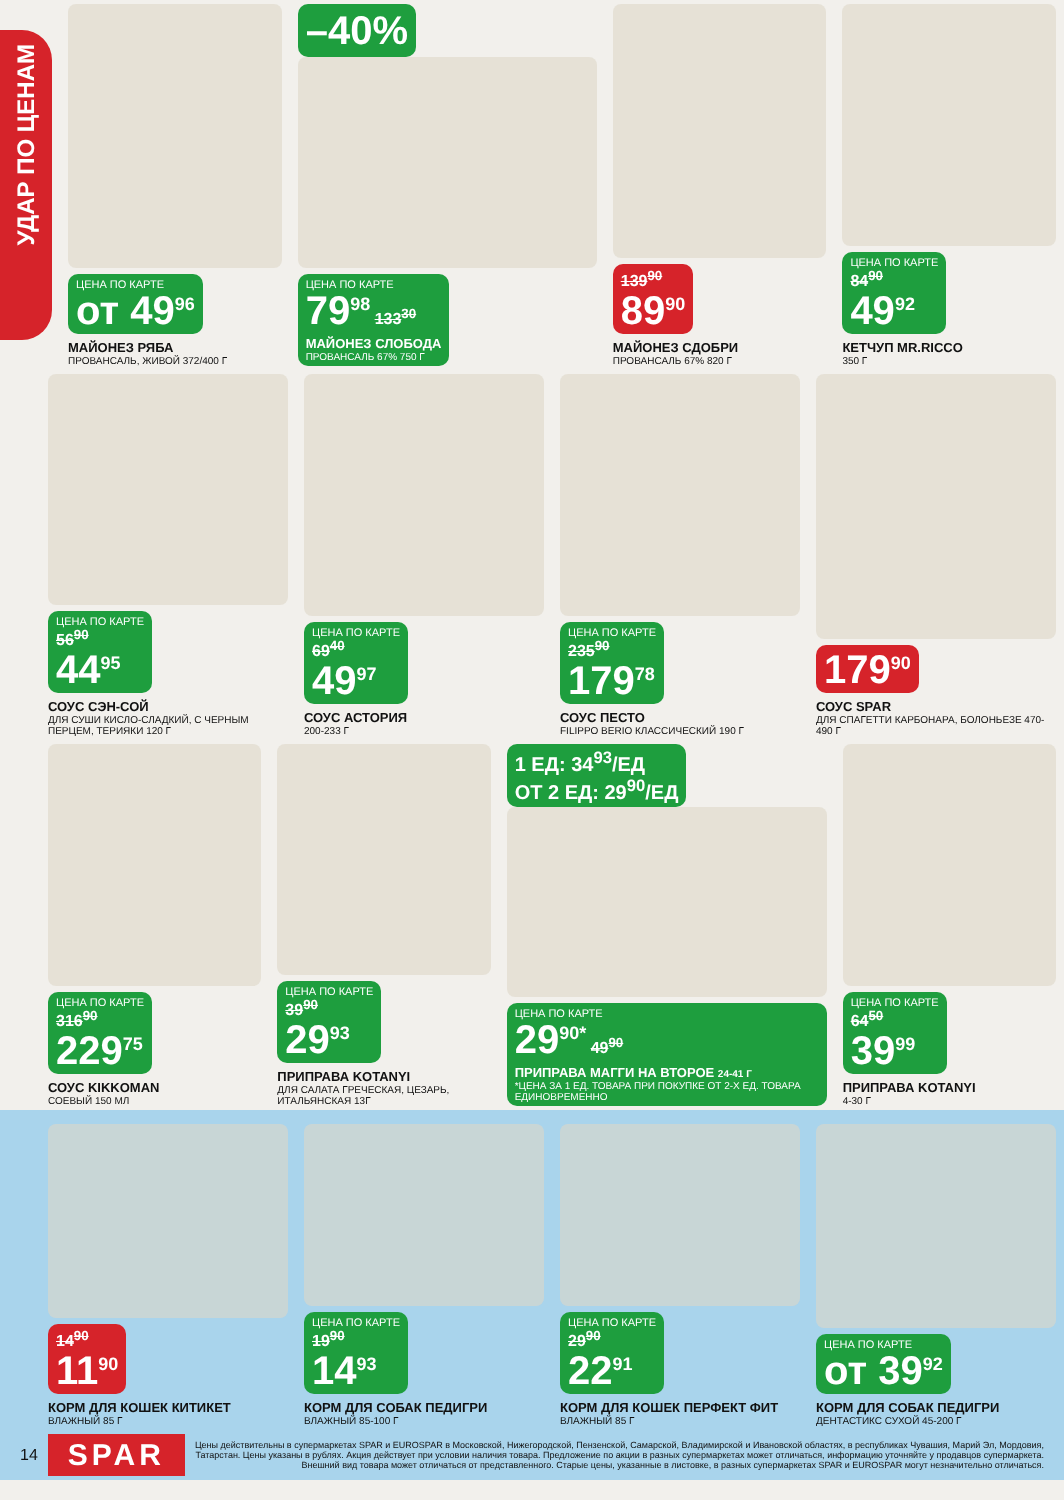УДАР ПО ЦЕНАМ
ЦЕНА ПО КАРТЕ от 49<sup>96</sup>
МАЙОНЕЗ РЯБА
ПРОВАНСАЛЬ, ЖИВОЙ 372/400 Г
–40%
ЦЕНА ПО КАРТЕ 79<sup>98</sup> 133<sup>30</sup>
МАЙОНЕЗ СЛОБОДА
ПРОВАНСАЛЬ 67% 750 Г
139<sup>90</sup>
89<sup>90</sup>
МАЙОНЕЗ СДОБРИ
ПРОВАНСАЛЬ 67% 820 Г
ЦЕНА ПО КАРТЕ 84<sup>90</sup>
49<sup>92</sup>
КЕТЧУП MR.RICCO
350 Г
ЦЕНА ПО КАРТЕ 56<sup>90</sup>
44<sup>95</sup>
СОУС СЭН-СОЙ
ДЛЯ СУШИ КИСЛО-СЛАДКИЙ, С ЧЕРНЫМ ПЕРЦЕМ, ТЕРИЯКИ 120 Г
ЦЕНА ПО КАРТЕ 69<sup>40</sup>
49<sup>97</sup>
СОУС АСТОРИЯ
200-233 Г
ЦЕНА ПО КАРТЕ 235<sup>90</sup>
179<sup>78</sup>
СОУС ПЕСТО
FILIPPO BERIO КЛАССИЧЕСКИЙ 190 Г
179<sup>90</sup>
СОУС SPAR
ДЛЯ СПАГЕТТИ КАРБОНАРА, БОЛОНЬЕЗЕ 470-490 Г
ЦЕНА ПО КАРТЕ 316<sup>90</sup>
229<sup>75</sup>
СОУС KIKKOMAN
СОЕВЫЙ 150 МЛ
ЦЕНА ПО КАРТЕ 39<sup>90</sup>
29<sup>93</sup>
ПРИПРАВА KOTANYI
ДЛЯ САЛАТА ГРЕЧЕСКАЯ, ЦЕЗАРЬ, ИТАЛЬЯНСКАЯ 13Г
1 ЕД: 34<sup>93</sup>/ЕД
ОТ 2 ЕД: 29<sup>90</sup>/ЕД
ЦЕНА ПО КАРТЕ 29<sup>90*</sup> 49<sup>90</sup>
ПРИПРАВА МАГГИ НА ВТОРОЕ 24-41 Г
*ЦЕНА ЗА 1 ЕД. ТОВАРА ПРИ ПОКУПКЕ ОТ 2-Х ЕД. ТОВАРА ЕДИНОВРЕМЕННО
ЦЕНА ПО КАРТЕ 64<sup>50</sup>
39<sup>99</sup>
ПРИПРАВА KOTANYI
4-30 Г
14<sup>90</sup>
11<sup>90</sup>
КОРМ ДЛЯ КОШЕК КИТИКЕТ
ВЛАЖНЫЙ 85 Г
ЦЕНА ПО КАРТЕ 19<sup>90</sup>
14<sup>93</sup>
КОРМ ДЛЯ СОБАК ПЕДИГРИ
ВЛАЖНЫЙ 85-100 Г
ЦЕНА ПО КАРТЕ 29<sup>90</sup>
22<sup>91</sup>
КОРМ ДЛЯ КОШЕК ПЕРФЕКТ ФИТ
ВЛАЖНЫЙ 85 Г
ЦЕНА ПО КАРТЕ от 39<sup>92</sup>
КОРМ ДЛЯ СОБАК ПЕДИГРИ
ДЕНТАСТИКС СУХОЙ 45-200 Г
14 SPAR Цены действительны в супермаркетах SPAR и EUROSPAR в Московской, Нижегородской, Пензенской, Самарской, Владимирской и Ивановской областях, в республиках Чувашия, Марий Эл, Мордовия, Татарстан. Цены указаны в рублях. Акция действует при условии наличия товара. Предложение по акции в разных супермаркетах может отличаться, информацию уточняйте у продавцов супермаркета. Внешний вид товара может отличаться от представленного. Старые цены, указанные в листовке, в разных супермаркетах SPAR и EUROSPAR могут незначительно отличаться.